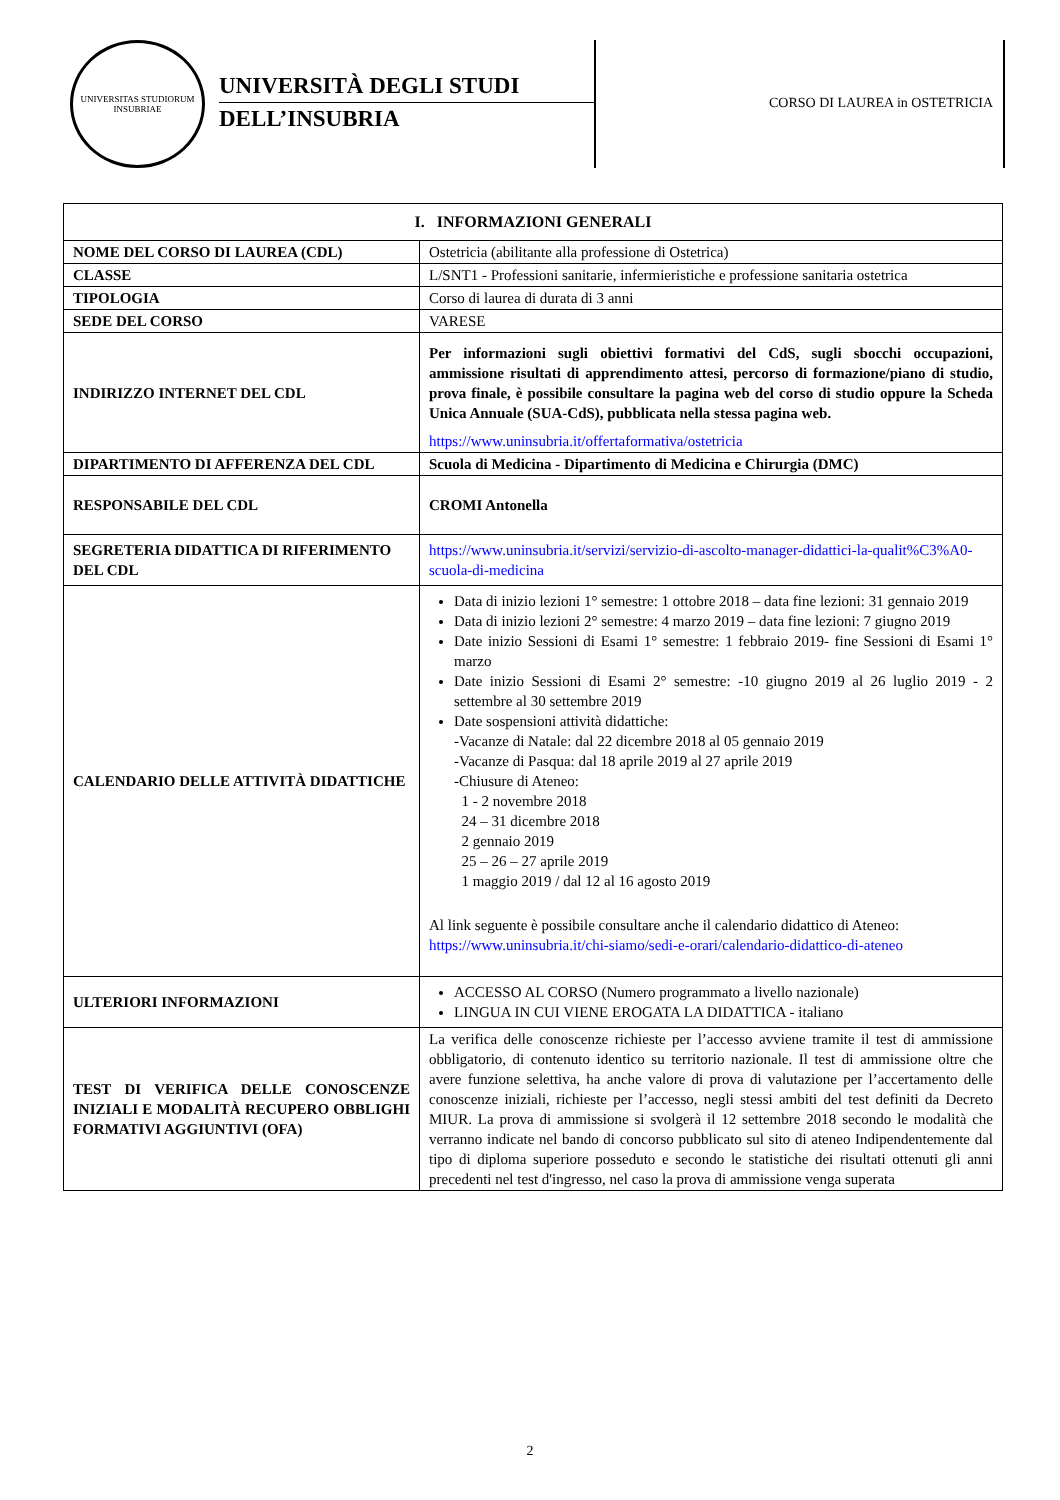UNIVERSITAS STUDIORUM INSUBRIAE
UNIVERSITÀ DEGLI STUDI
DELL’INSUBRIA
CORSO DI LAUREA in OSTETRICIA
| I. INFORMAZIONI GENERALI | |
| --- | --- |
| NOME DEL CORSO DI LAUREA (CDL) | Ostetricia (abilitante alla professione di Ostetrica) |
| CLASSE | L/SNT1 - Professioni sanitarie, infermieristiche e professione sanitaria ostetrica |
| TIPOLOGIA | Corso di laurea di durata di 3 anni |
| SEDE DEL CORSO | VARESE |
| INDIRIZZO INTERNET DEL CDL | Per informazioni sugli obiettivi formativi del CdS, sugli sbocchi occupazioni, ammissione risultati di apprendimento attesi, percorso di formazione/piano di studio, prova finale, è possibile consultare la pagina web del corso di studio oppure la Scheda Unica Annuale (SUA-CdS), pubblicata nella stessa pagina web. https://www.uninsubria.it/offertaformativa/ostetricia |
| DIPARTIMENTO DI AFFERENZA DEL CDL | Scuola di Medicina - Dipartimento di Medicina e Chirurgia (DMC) |
| RESPONSABILE DEL CDL | CROMI Antonella |
| SEGRETERIA DIDATTICA DI RIFERIMENTO DEL CDL | https://www.uninsubria.it/servizi/servizio-di-ascolto-manager-didattici-la-qualit%C3%A0-scuola-di-medicina |
| CALENDARIO DELLE ATTIVITÀ DIDATTICHE | Data di inizio lezioni 1° semestre: 1 ottobre 2018 – data fine lezioni: 31 gennaio 2019 Data di inizio lezioni 2° semestre: 4 marzo 2019 – data fine lezioni: 7 giugno 2019 Date inizio Sessioni di Esami 1° semestre: 1 febbraio 2019- fine Sessioni di Esami 1° marzo Date inizio Sessioni di Esami 2° semestre: -10 giugno 2019 al 26 luglio 2019 - 2 settembre al 30 settembre 2019 Date sospensioni attività didattiche: -Vacanze di Natale: dal 22 dicembre 2018 al 05 gennaio 2019 -Vacanze di Pasqua: dal 18 aprile 2019 al 27 aprile 2019 -Chiusure di Ateneo: 1 - 2 novembre 2018 24 – 31 dicembre 2018 2 gennaio 2019 25 – 26 – 27 aprile 2019 1 maggio 2019 / dal 12 al 16 agosto 2019 Al link seguente è possibile consultare anche il calendario didattico di Ateneo: https://www.uninsubria.it/chi-siamo/sedi-e-orari/calendario-didattico-di-ateneo |
| ULTERIORI INFORMAZIONI | ACCESSO AL CORSO (Numero programmato a livello nazionale) LINGUA IN CUI VIENE EROGATA LA DIDATTICA - italiano |
| TEST DI VERIFICA DELLE CONOSCENZE INIZIALI E MODALITÀ RECUPERO OBBLIGHI FORMATIVI AGGIUNTIVI (OFA) | La verifica delle conoscenze richieste per l’accesso avviene tramite il test di ammissione obbligatorio, di contenuto identico su territorio nazionale. Il test di ammissione oltre che avere funzione selettiva, ha anche valore di prova di valutazione per l’accertamento delle conoscenze iniziali, richieste per l’accesso, negli stessi ambiti del test definiti da Decreto MIUR. La prova di ammissione si svolgerà il 12 settembre 2018 secondo le modalità che verranno indicate nel bando di concorso pubblicato sul sito di ateneo Indipendentemente dal tipo di diploma superiore posseduto e secondo le statistiche dei risultati ottenuti gli anni precedenti nel test d'ingresso, nel caso la prova di ammissione venga superata |
2